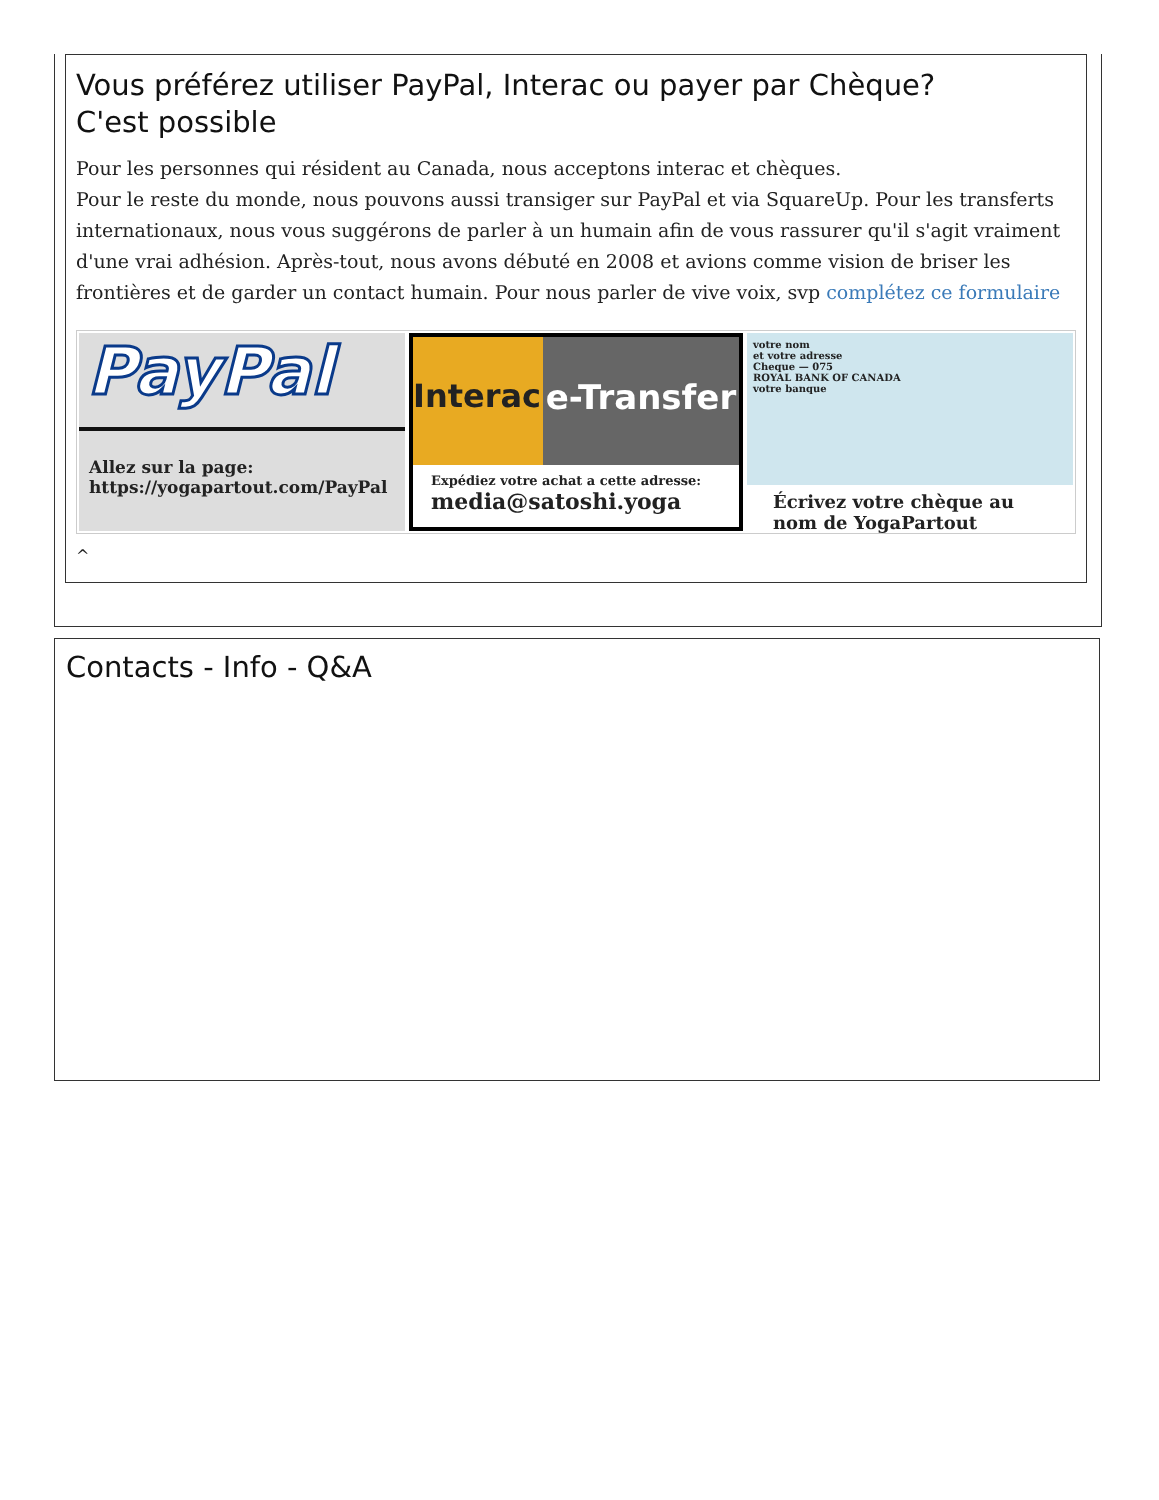Vous préférez utiliser PayPal, Interac ou payer par Chèque?
C'est possible
Pour les personnes qui résident au Canada, nous acceptons interac et chèques.
Pour le reste du monde, nous pouvons aussi transiger sur PayPal et via SquareUp. Pour les transferts internationaux, nous vous suggérons de parler à un humain afin de vous rassurer qu'il s'agit vraiment d'une vrai adhésion. Après-tout, nous avons débuté en 2008 et avions comme vision de briser les frontières et de garder un contact humain. Pour nous parler de vive voix, svp complétez ce formulaire
PayPal
Allez sur la page:
https://yogapartout.com/PayPal
Interac®
e-Transfer
Expédiez votre achat a cette adresse:
media@satoshi.yoga
votre nom
et votre adresse
Cheque — 075
ROYAL BANK OF CANADA
votre banque
Écrivez votre chèque au nom de YogaPartout
^
Contacts - Info - Q&A